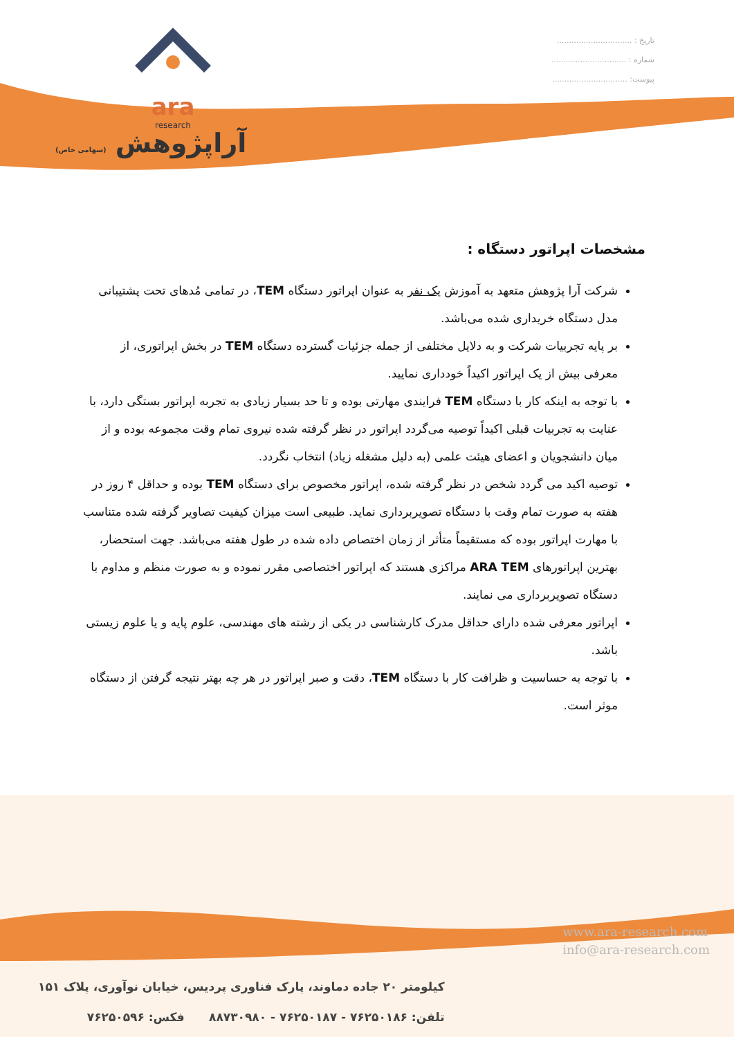ara
research
آراپژوهش (سهامی خاص)
تاریخ : ...............................
شماره : ...............................
پیوست: ...............................
مشخصات اپراتور دستگاه :
شرکت آرا پژوهش متعهد به آموزش یک نفر به عنوان اپراتور دستگاه TEM، در تمامی مُدهای تحت پشتیبانی مدل دستگاه خریداری شده می‌باشد.
بر پایه تجربیات شرکت و به دلایل مختلفی از جمله جزئیات گسترده دستگاه TEM در بخش اپراتوری، از معرفی بیش از یک اپراتور اکیداً خودداری نمایید.
با توجه به اینکه کار با دستگاه TEM فرایندی مهارتی بوده و تا حد بسیار زیادی به تجربه اپراتور بستگی دارد، با عنایت به تجربیات قبلی اکیداً توصیه می‌گردد اپراتور در نظر گرفته شده نیروی تمام وقت مجموعه بوده و از میان دانشجویان و اعضای هیئت علمی (به دلیل مشغله زیاد) انتخاب نگردد.
توصیه اکید می گردد شخص در نظر گرفته شده، اپراتور مخصوص برای دستگاه TEM بوده و حداقل ۴ روز در هفته به صورت تمام وقت با دستگاه تصویربرداری نماید. طبیعی است میزان کیفیت تصاویر گرفته شده متناسب با مهارت اپراتور بوده که مستقیماً متأثر از زمان اختصاص داده شده در طول هفته می‌باشد. جهت استحضار، بهترین اپراتورهای ARA TEM مراکزی هستند که اپراتور اختصاصی مقرر نموده و به صورت منظم و مداوم با دستگاه تصویربرداری می نمایند.
اپراتور معرفی شده دارای حداقل مدرک کارشناسی در یکی از رشته های مهندسی، علوم پایه و یا علوم زیستی باشد.
با توجه به حساسیت و ظرافت کار با دستگاه TEM، دقت و صبر اپراتور در هر چه بهتر نتیجه گرفتن از دستگاه موثر است.
www.ara-research.com
info@ara-research.com
کیلومتر ۲۰ جاده دماوند، پارک فناوری پردیس، خیابان نوآوری، پلاک ۱۵۱
تلفن: ۷۶۲۵۰۱۸۶ - ۷۶۲۵۰۱۸۷ - ۸۸۷۳۰۹۸۰ فکس: ۷۶۲۵۰۵۹۶